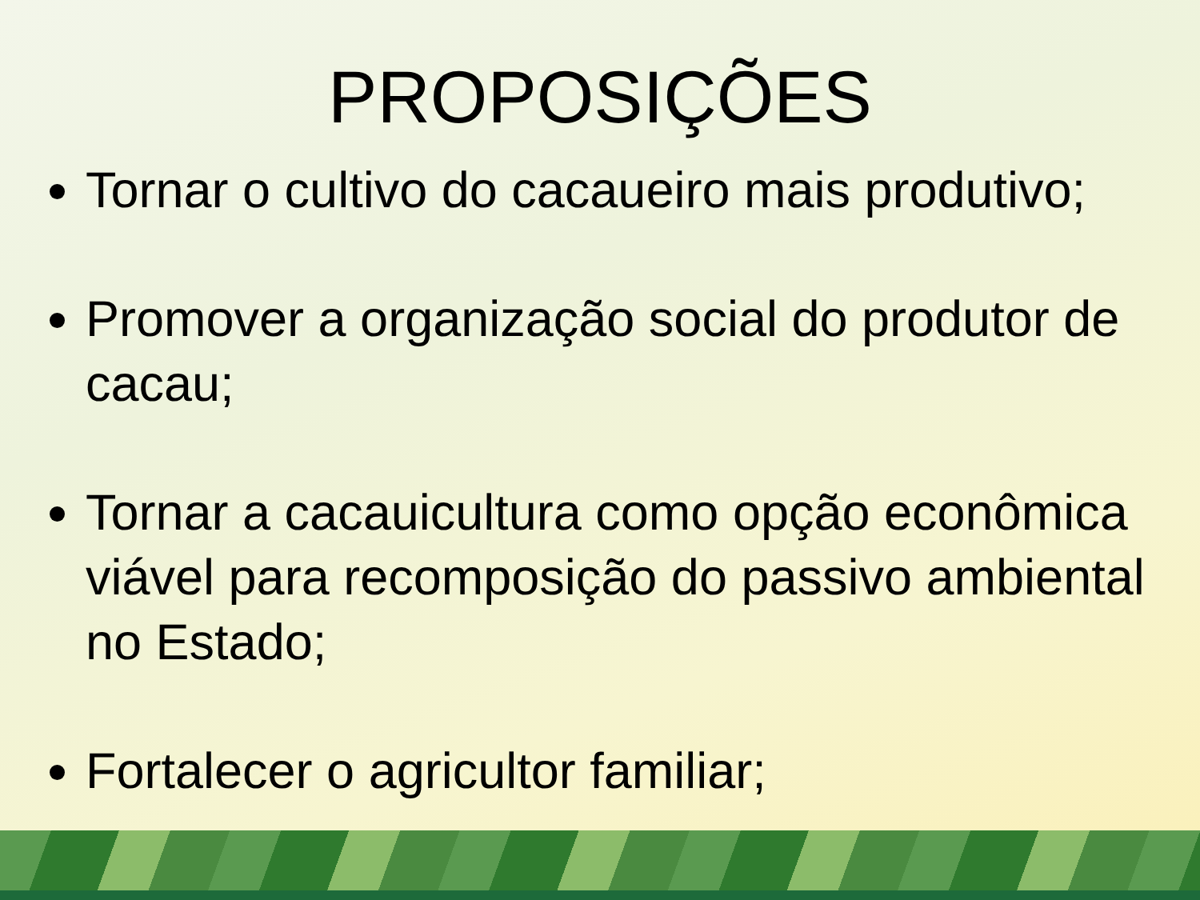PROPOSIÇÕES
Tornar o cultivo do cacaueiro mais produtivo;
Promover a organização social do produtor de cacau;
Tornar a cacauicultura como opção econômica viável para recomposição do passivo ambiental no Estado;
Fortalecer o agricultor familiar;